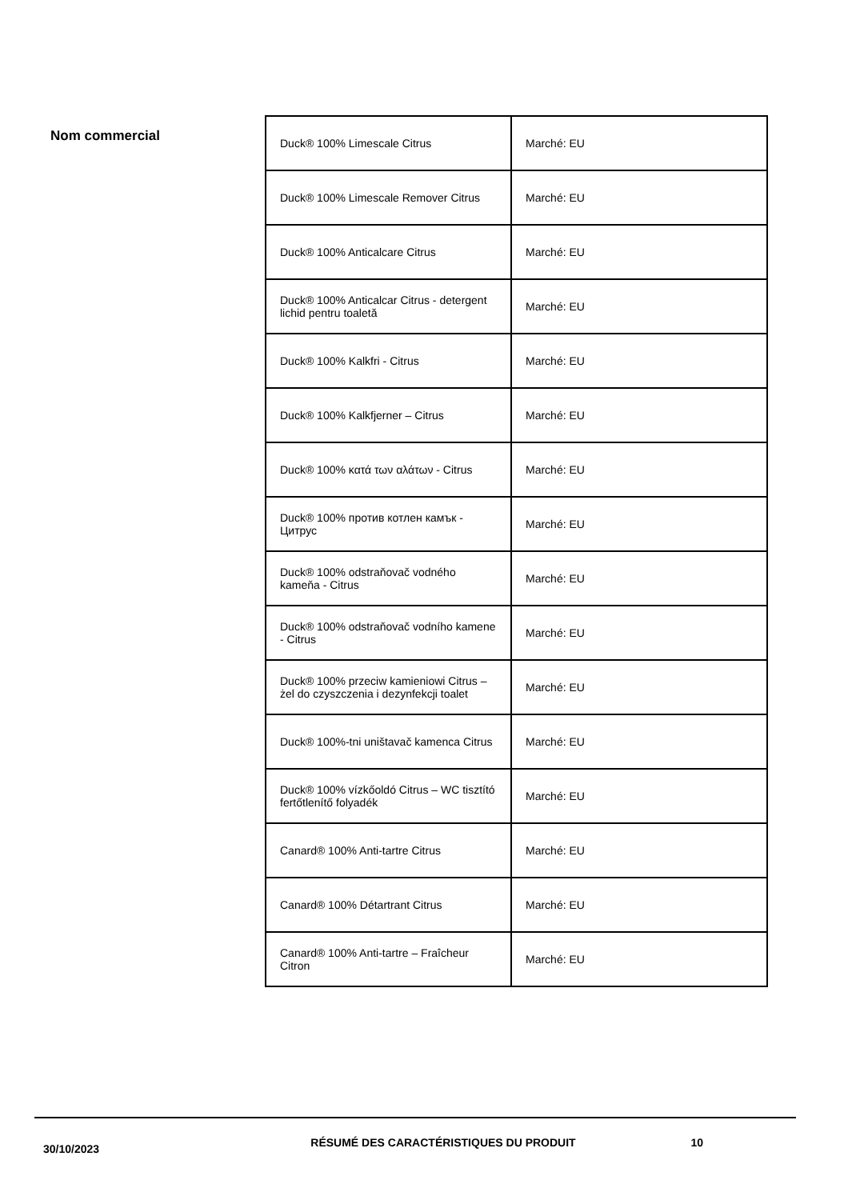Nom commercial
| Duck® 100% Limescale Citrus | Marché: EU |
| Duck® 100% Limescale Remover Citrus | Marché: EU |
| Duck® 100% Anticalcare Citrus | Marché: EU |
| Duck® 100% Anticalcar Citrus - detergent lichid pentru toaletă | Marché: EU |
| Duck® 100% Kalkfri - Citrus | Marché: EU |
| Duck® 100% Kalkfjerner – Citrus | Marché: EU |
| Duck® 100% κατά των αλάτων - Citrus | Marché: EU |
| Duck® 100% против котлен камък - Цитрус | Marché: EU |
| Duck® 100% odstraňovač vodného kameňa - Citrus | Marché: EU |
| Duck® 100% odstraňovač vodního kamene - Citrus | Marché: EU |
| Duck® 100% przeciw kamieniowi Citrus – żel do czyszczenia i dezynfekcji toalet | Marché: EU |
| Duck® 100%-tni uništavač kamenca Citrus | Marché: EU |
| Duck® 100% vízkőoldó Citrus – WC tisztító fertőtlenítő folyadék | Marché: EU |
| Canard® 100% Anti-tartre Citrus | Marché: EU |
| Canard® 100% Détartrant Citrus | Marché: EU |
| Canard® 100% Anti-tartre – Fraîcheur Citron | Marché: EU |
30/10/2023
RÉSUMÉ DES CARACTÉRISTIQUES DU PRODUIT 10